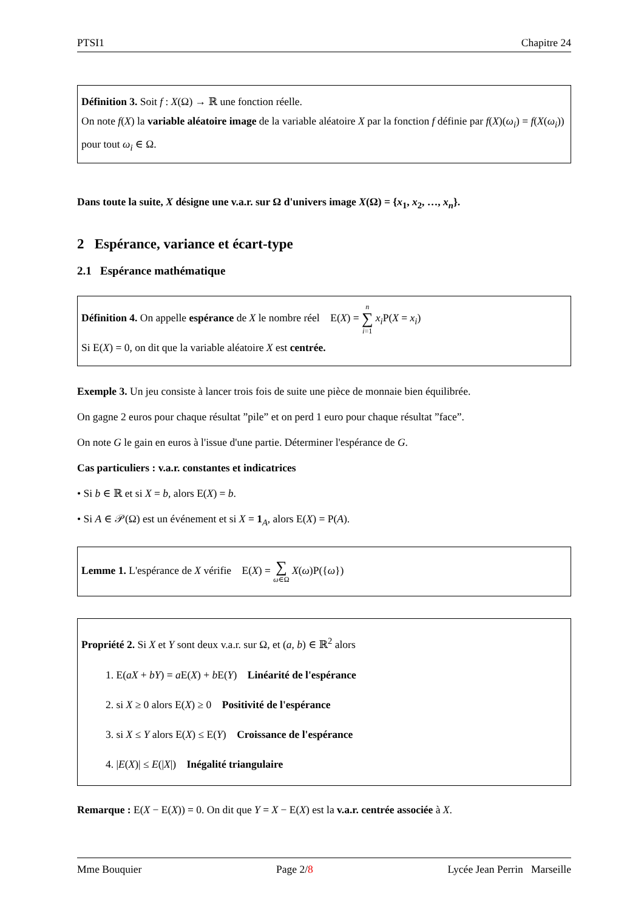PTSI1 Chapitre 24
Définition 3. Soit f : X(Ω) → ℝ une fonction réelle.
On note f(X) la variable aléatoire image de la variable aléatoire X par la fonction f définie par f(X)(ω<sub>i</sub>) = f(X(ω<sub>i</sub>)) pour tout ω<sub>i</sub> ∈ Ω.
Dans toute la suite, X désigne une v.a.r. sur Ω d'univers image X(Ω) = {x<sub>1</sub>, x<sub>2</sub>, …, x<sub>n</sub>}.
2 Espérance, variance et écart-type
2.1 Espérance mathématique
Définition 4. On appelle espérance de X le nombre réel E(X) = n ∑ i=1 x<sub>i</sub> P(X = x<sub>i</sub>)
Si E(X) = 0, on dit que la variable aléatoire X est centrée.
Exemple 3. Un jeu consiste à lancer trois fois de suite une pièce de monnaie bien équilibrée.
On gagne 2 euros pour chaque résultat ”pile” et on perd 1 euro pour chaque résultat ”face”.
On note G le gain en euros à l'issue d'une partie. Déterminer l'espérance de G.
Cas particuliers : v.a.r. constantes et indicatrices
• Si b ∈ ℝ et si X = b, alors E(X) = b.
• Si A ∈ 𝒫(Ω) est un événement et si X = 1<sub>A</sub>, alors E(X) = P(A).
Lemme 1. L'espérance de X vérifie E(X) = ∑ ω∈Ω X(ω)P({ω})
Propriété 2. Si X et Y sont deux v.a.r. sur Ω, et (a, b) ∈ ℝ<sup>2</sup> alors
1. E(aX + bY) = a E(X) + b E(Y) Linéarité de l'espérance
2. si X ≥ 0 alors E(X) ≥ 0 Positivité de l'espérance
3. si X ≤ Y alors E(X) ≤ E(Y) Croissance de l'espérance
4. |E(X)| ≤ E(|X|) Inégalité triangulaire
Remarque : E(X − E(X)) = 0. On dit que Y = X − E(X) est la v.a.r. centrée associée à X.
Mme Bouquier Page 2/8 Lycée Jean Perrin Marseille